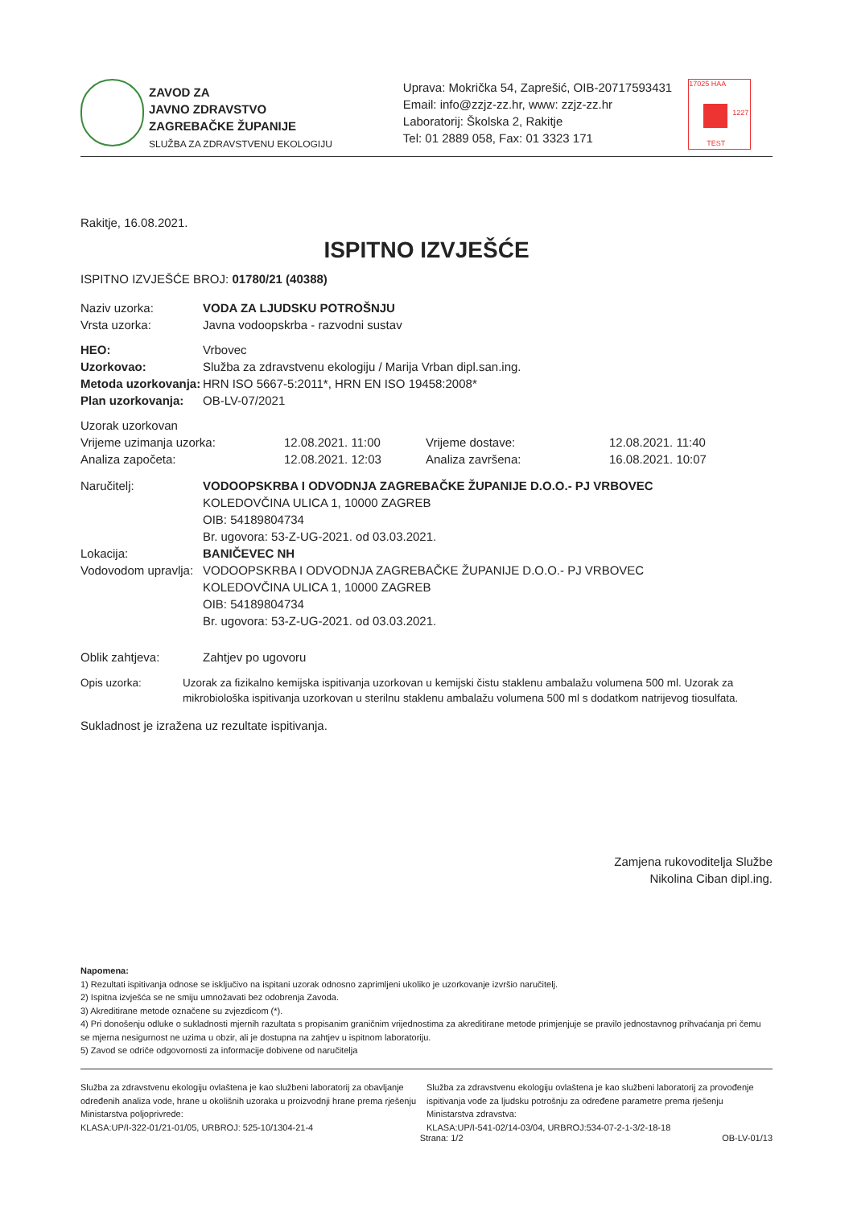ZAVOD ZA
JAVNO ZDRAVSTVO
ZAGREBAČKE ŽUPANIJE
SLUŽBA ZA ZDRAVSTVENU EKOLOGIJU
Uprava: Mokrička 54, Zaprešić, OIB-20717593431
Email: info@zzjz-zz.hr, www: zzjz-zz.hr
Laboratorij: Školska 2, Rakitje
Tel: 01 2889 058, Fax: 01 3323 171
17025 HAA
TEST
1227
Rakitje, 16.08.2021.
ISPITNO IZVJEŠĆE
ISPITNO IZVJEŠĆE BROJ: 01780/21 (40388)
Naziv uzorka: VODA ZA LJUDSKU POTROŠNJU
Vrsta uzorka: Javna vodoopskrba - razvodni sustav
HEO: Vrbovec
Uzorkovao: Služba za zdravstvenu ekologiju / Marija Vrban dipl.san.ing.
Metoda uzorkovanja: HRN ISO 5667-5:2011*, HRN EN ISO 19458:2008*
Plan uzorkovanja: OB-LV-07/2021
Uzorak uzorkovan
Vrijeme uzimanja uzorka: 12.08.2021. 11:00 Vrijeme dostave: 12.08.2021. 11:40
Analiza započeta: 12.08.2021. 12:03 Analiza završena: 16.08.2021. 10:07
Naručitelj: VODOOPSKRBA I ODVODNJA ZAGREBAČKE ŽUPANIJE D.O.O.- PJ VRBOVEC
KOLEDOVČINA ULICA 1, 10000 ZAGREB
OIB: 54189804734
Br. ugovora: 53-Z-UG-2021. od 03.03.2021.
Lokacija: BANIČEVEC NH
Vodovodom upravlja: VODOOPSKRBA I ODVODNJA ZAGREBAČKE ŽUPANIJE D.O.O.- PJ VRBOVEC
KOLEDOVČINA ULICA 1, 10000 ZAGREB
OIB: 54189804734
Br. ugovora: 53-Z-UG-2021. od 03.03.2021.
Oblik zahtjeva: Zahtjev po ugovoru
Opis uzorka: Uzorak za fizikalno kemijska ispitivanja uzorkovan u kemijski čistu staklenu ambalažu volumena 500 ml. Uzorak za mikrobiološka ispitivanja uzorkovan u sterilnu staklenu ambalažu volumena 500 ml s dodatkom natrijevog tiosulfata.
Sukladnost je izražena uz rezultate ispitivanja.
Zamjena rukovoditelja Službe
Nikolina Ciban dipl.ing.
Napomena:
1) Rezultati ispitivanja odnose se isključivo na ispitani uzorak odnosno zaprimljeni ukoliko je uzorkovanje izvršio naručitelj.
2) Ispitna izvješća se ne smiju umnožavati bez odobrenja Zavoda.
3) Akreditirane metode označene su zvjezdicom (*).
4) Pri donošenju odluke o sukladnosti mjernih razultata s propisanim graničnim vrijednostima za akreditirane metode primjenjuje se pravilo jednostavnog prihvaćanja pri čemu se mjerna nesigurnost ne uzima u obzir, ali je dostupna na zahtjev u ispitnom laboratoriju.
5) Zavod se odriče odgovornosti za informacije dobivene od naručitelja
Služba za zdravstvenu ekologiju ovlaštena je kao službeni laboratorij za obavljanje određenih analiza vode, hrane u okolišnih uzoraka u proizvodnji hrane prema rješenju Ministarstva poljoprivrede:
KLASA:UP/I-322-01/21-01/05, URBROJ: 525-10/1304-21-4
Služba za zdravstvenu ekologiju ovlaštena je kao službeni laboratorij za provođenje ispitivanja vode za ljudsku potrošnju za određene parametre prema rješenju Ministarstva zdravstva:
KLASA:UP/I-541-02/14-03/04, URBROJ:534-07-2-1-3/2-18-18
Strana: 1/2 OB-LV-01/13